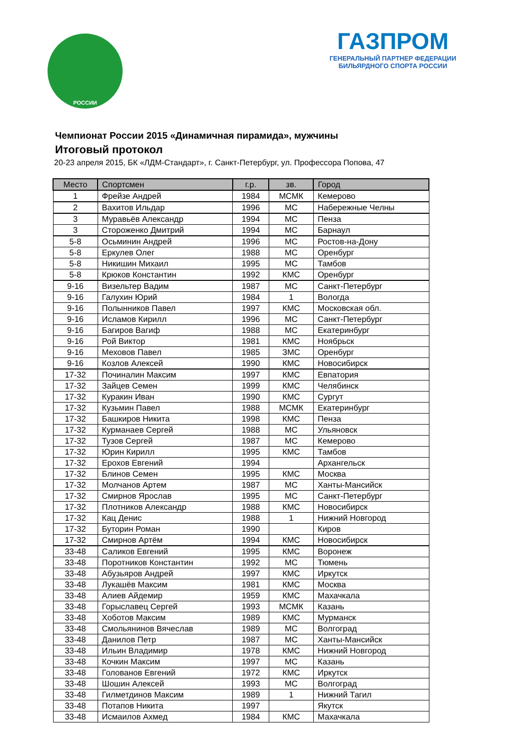РОССИИ
ГАЗПРОМ
ГЕНЕРАЛЬНЫЙ ПАРТНЕР ФЕДЕРАЦИИ
БИЛЬЯРДНОГО СПОРТА РОССИИ
Чемпионат России 2015 «Динамичная пирамида», мужчины
Итоговый протокол
20-23 апреля 2015, БК «ЛДМ-Стандарт», г. Санкт-Петербург, ул. Профессора Попова, 47
| Место | Спортсмен | г.р. | зв. | Город |
| --- | --- | --- | --- | --- |
| 1 | Фрейзе Андрей | 1984 | МСМК | Кемерово |
| 2 | Вахитов Ильдар | 1996 | МС | Набережные Челны |
| 3 | Муравьёв Александр | 1994 | МС | Пенза |
| 3 | Стороженко Дмитрий | 1994 | МС | Барнаул |
| 5-8 | Осьминин Андрей | 1996 | МС | Ростов-на-Дону |
| 5-8 | Еркулев Олег | 1988 | МС | Оренбург |
| 5-8 | Никишин Михаил | 1995 | МС | Тамбов |
| 5-8 | Крюков Константин | 1992 | КМС | Оренбург |
| 9-16 | Визельтер Вадим | 1987 | МС | Санкт-Петербург |
| 9-16 | Галухин Юрий | 1984 | 1 | Вологда |
| 9-16 | Полынников Павел | 1997 | КМС | Московская обл. |
| 9-16 | Исламов Кирилл | 1996 | МС | Санкт-Петербург |
| 9-16 | Багиров Вагиф | 1988 | МС | Екатеринбург |
| 9-16 | Рой Виктор | 1981 | КМС | Ноябрьск |
| 9-16 | Меховов Павел | 1985 | ЗМС | Оренбург |
| 9-16 | Козлов Алексей | 1990 | КМС | Новосибирск |
| 17-32 | Починалин Максим | 1997 | КМС | Евпатория |
| 17-32 | Зайцев Семен | 1999 | КМС | Челябинск |
| 17-32 | Куракин Иван | 1990 | КМС | Сургут |
| 17-32 | Кузьмин Павел | 1988 | МСМК | Екатеринбург |
| 17-32 | Башкиров Никита | 1998 | КМС | Пенза |
| 17-32 | Курманаев Сергей | 1988 | МС | Ульяновск |
| 17-32 | Тузов Сергей | 1987 | МС | Кемерово |
| 17-32 | Юрин Кирилл | 1995 | КМС | Тамбов |
| 17-32 | Ерохов Евгений | 1994 | | Архангельск |
| 17-32 | Блинов Семен | 1995 | КМС | Москва |
| 17-32 | Молчанов Артем | 1987 | МС | Ханты-Мансийск |
| 17-32 | Смирнов Ярослав | 1995 | МС | Санкт-Петербург |
| 17-32 | Плотников Александр | 1988 | КМС | Новосибирск |
| 17-32 | Кац Денис | 1988 | 1 | Нижний Новгород |
| 17-32 | Буторин Роман | 1990 | | Киров |
| 17-32 | Смирнов Артём | 1994 | КМС | Новосибирск |
| 33-48 | Саликов Евгений | 1995 | КМС | Воронеж |
| 33-48 | Поротников Константин | 1992 | МС | Тюмень |
| 33-48 | Абузьяров Андрей | 1997 | КМС | Иркутск |
| 33-48 | Лукашёв Максим | 1981 | КМС | Москва |
| 33-48 | Алиев Айдемир | 1959 | КМС | Махачкала |
| 33-48 | Горыславец Сергей | 1993 | МСМК | Казань |
| 33-48 | Хоботов Максим | 1989 | КМС | Мурманск |
| 33-48 | Смольянинов Вячеслав | 1989 | МС | Волгоград |
| 33-48 | Данилов Петр | 1987 | МС | Ханты-Мансийск |
| 33-48 | Ильин Владимир | 1978 | КМС | Нижний Новгород |
| 33-48 | Кочкин Максим | 1997 | МС | Казань |
| 33-48 | Голованов Евгений | 1972 | КМС | Иркутск |
| 33-48 | Шошин Алексей | 1993 | МС | Волгоград |
| 33-48 | Гилметдинов Максим | 1989 | 1 | Нижний Тагил |
| 33-48 | Потапов Никита | 1997 | | Якутск |
| 33-48 | Исмаилов Ахмед | 1984 | КМС | Махачкала |